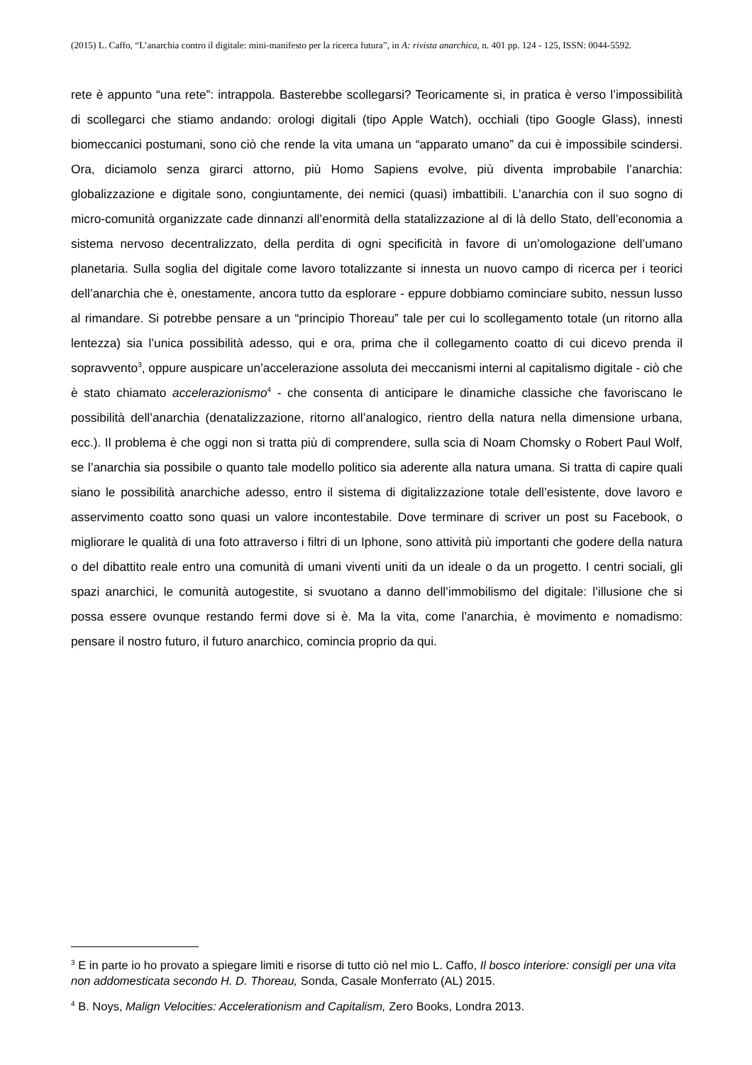(2015) L. Caffo, “L’anarchia contro il digitale: mini-manifesto per la ricerca futura”, in A: rivista anarchica, n. 401 pp. 124 - 125, ISSN: 0044-5592.
rete è appunto “una rete”: intrappola. Basterebbe scollegarsi? Teoricamente si, in pratica è verso l’impossibilità di scollegarci che stiamo andando: orologi digitali (tipo Apple Watch), occhiali (tipo Google Glass), innesti biomeccanici postumani, sono ciò che rende la vita umana un “apparato umano” da cui è impossibile scindersi. Ora, diciamolo senza girarci attorno, più Homo Sapiens evolve, più diventa improbabile l’anarchia: globalizzazione e digitale sono, congiuntamente, dei nemici (quasi) imbattibili. L’anarchia con il suo sogno di micro-comunità organizzate cade dinnanzi all’enormità della statalizzazione al di là dello Stato, dell’economia a sistema nervoso decentralizzato, della perdita di ogni specificità in favore di un’omologazione dell’umano planetaria. Sulla soglia del digitale come lavoro totalizzante si innesta un nuovo campo di ricerca per i teorici dell’anarchia che è, onestamente, ancora tutto da esplorare - eppure dobbiamo cominciare subito, nessun lusso al rimandare. Si potrebbe pensare a un “principio Thoreau” tale per cui lo scollegamento totale (un ritorno alla lentezza) sia l’unica possibilità adesso, qui e ora, prima che il collegamento coatto di cui dicevo prenda il sopravvento<sup>3</sup>, oppure auspicare un’accelerazione assoluta dei meccanismi interni al capitalismo digitale - ciò che è stato chiamato accelerazionismo<sup>4</sup> - che consenta di anticipare le dinamiche classiche che favoriscano le possibilità dell’anarchia (denatalizzazione, ritorno all’analogico, rientro della natura nella dimensione urbana, ecc.). Il problema è che oggi non si tratta più di comprendere, sulla scia di Noam Chomsky o Robert Paul Wolf, se l’anarchia sia possibile o quanto tale modello politico sia aderente alla natura umana. Si tratta di capire quali siano le possibilità anarchiche adesso, entro il sistema di digitalizzazione totale dell’esistente, dove lavoro e asservimento coatto sono quasi un valore incontestabile. Dove terminare di scriver un post su Facebook, o migliorare le qualità di una foto attraverso i filtri di un Iphone, sono attività più importanti che godere della natura o del dibattito reale entro una comunità di umani viventi uniti da un ideale o da un progetto. I centri sociali, gli spazi anarchici, le comunità autogestite, si svuotano a danno dell’immobilismo del digitale: l’illusione che si possa essere ovunque restando fermi dove si è. Ma la vita, come l’anarchia, è movimento e nomadismo: pensare il nostro futuro, il futuro anarchico, comincia proprio da qui.
<sup>3</sup> E in parte io ho provato a spiegare limiti e risorse di tutto ciò nel mio L. Caffo, Il bosco interiore: consigli per una vita non addomesticata secondo H. D. Thoreau, Sonda, Casale Monferrato (AL) 2015.
<sup>4</sup> B. Noys, Malign Velocities: Accelerationism and Capitalism, Zero Books, Londra 2013.